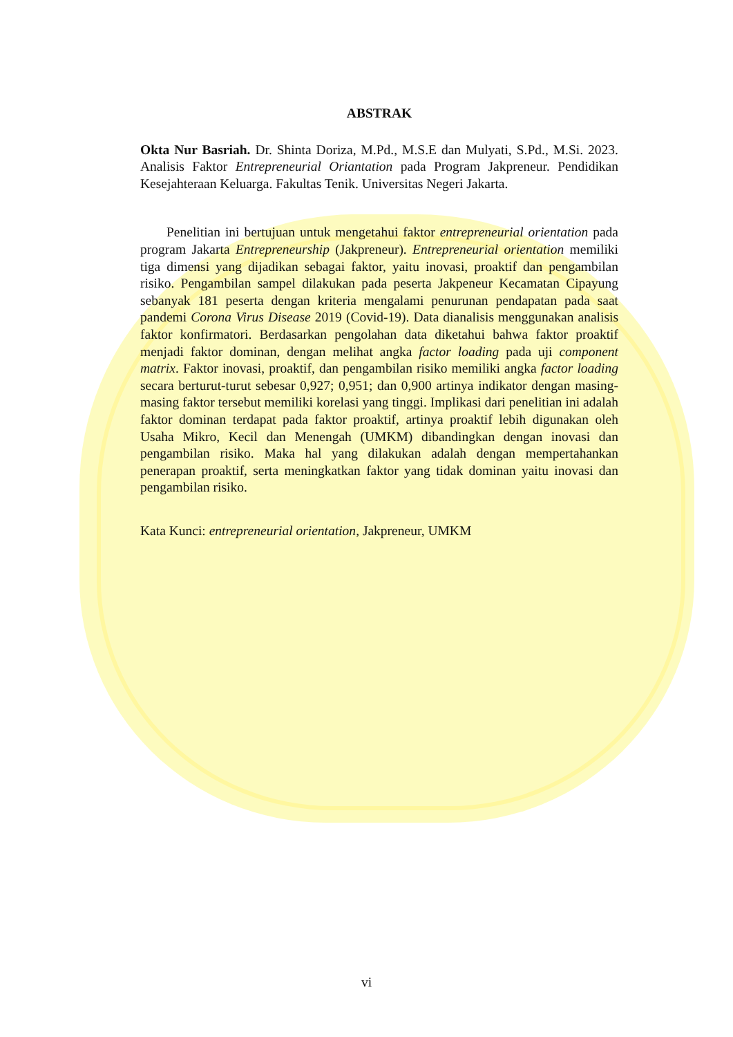ABSTRAK
Okta Nur Basriah. Dr. Shinta Doriza, M.Pd., M.S.E dan Mulyati, S.Pd., M.Si. 2023. Analisis Faktor Entrepreneurial Oriantation pada Program Jakpreneur. Pendidikan Kesejahteraan Keluarga. Fakultas Tenik. Universitas Negeri Jakarta.
Penelitian ini bertujuan untuk mengetahui faktor entrepreneurial orientation pada program Jakarta Entrepreneurship (Jakpreneur). Entrepreneurial orientation memiliki tiga dimensi yang dijadikan sebagai faktor, yaitu inovasi, proaktif dan pengambilan risiko. Pengambilan sampel dilakukan pada peserta Jakpeneur Kecamatan Cipayung sebanyak 181 peserta dengan kriteria mengalami penurunan pendapatan pada saat pandemi Corona Virus Disease 2019 (Covid-19). Data dianalisis menggunakan analisis faktor konfirmatori. Berdasarkan pengolahan data diketahui bahwa faktor proaktif menjadi faktor dominan, dengan melihat angka factor loading pada uji component matrix. Faktor inovasi, proaktif, dan pengambilan risiko memiliki angka factor loading secara berturut-turut sebesar 0,927; 0,951; dan 0,900 artinya indikator dengan masing-masing faktor tersebut memiliki korelasi yang tinggi. Implikasi dari penelitian ini adalah faktor dominan terdapat pada faktor proaktif, artinya proaktif lebih digunakan oleh Usaha Mikro, Kecil dan Menengah (UMKM) dibandingkan dengan inovasi dan pengambilan risiko. Maka hal yang dilakukan adalah dengan mempertahankan penerapan proaktif, serta meningkatkan faktor yang tidak dominan yaitu inovasi dan pengambilan risiko.
Kata Kunci: entrepreneurial orientation, Jakpreneur, UMKM
vi